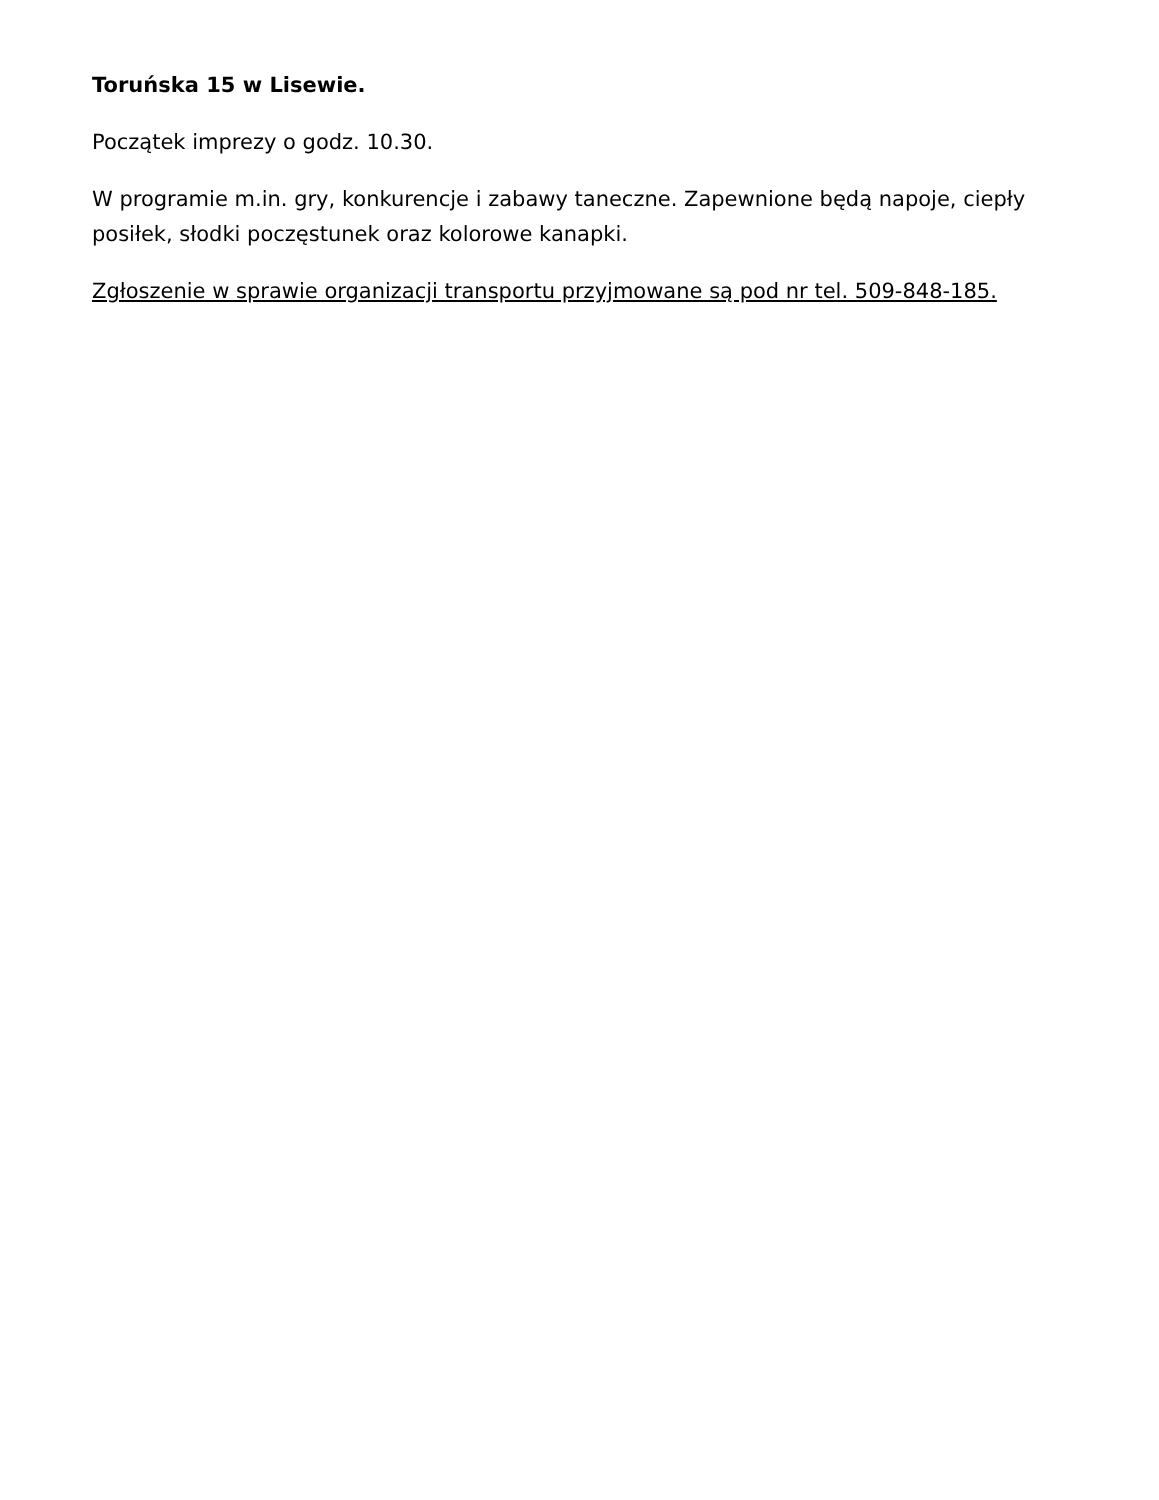Toruńska 15 w Lisewie.
Początek imprezy o godz. 10.30.
W programie m.in. gry, konkurencje i zabawy taneczne. Zapewnione będą napoje, ciepły posiłek, słodki poczęstunek oraz kolorowe kanapki.
Zgłoszenie w sprawie organizacji transportu przyjmowane są pod nr tel. 509-848-185.